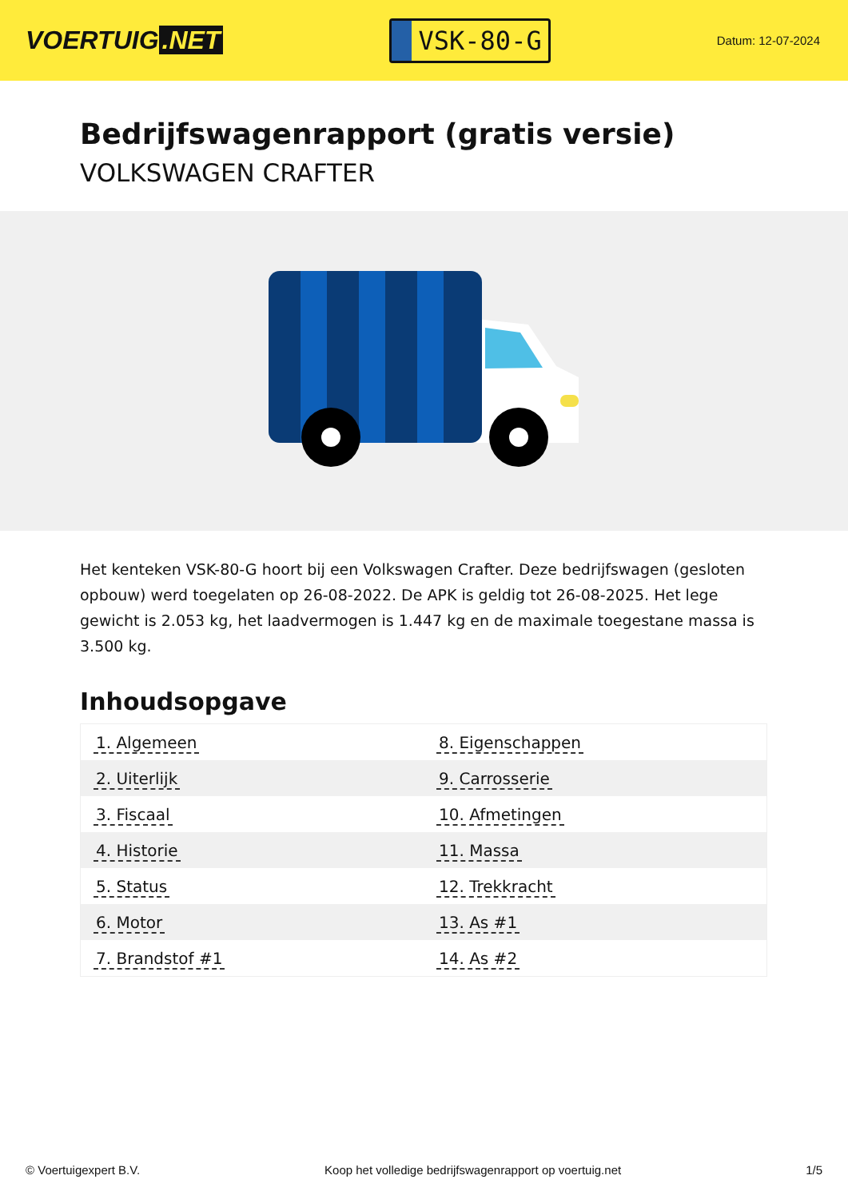VOERTUIG.NET
VSK-80-G
Datum: 12-07-2024
Bedrijfswagenrapport (gratis versie)
VOLKSWAGEN CRAFTER
Het kenteken VSK-80-G hoort bij een Volkswagen Crafter. Deze bedrijfswagen (gesloten opbouw) werd toegelaten op 26-08-2022. De APK is geldig tot 26-08-2025. Het lege gewicht is 2.053 kg, het laadvermogen is 1.447 kg en de maximale toegestane massa is 3.500 kg.
Inhoudsopgave
| 1. Algemeen | 8. Eigenschappen |
| 2. Uiterlijk | 9. Carrosserie |
| 3. Fiscaal | 10. Afmetingen |
| 4. Historie | 11. Massa |
| 5. Status | 12. Trekkracht |
| 6. Motor | 13. As #1 |
| 7. Brandstof #1 | 14. As #2 |
© Voertuigexpert B.V. Koop het volledige bedrijfswagenrapport op voertuig.net 1/5